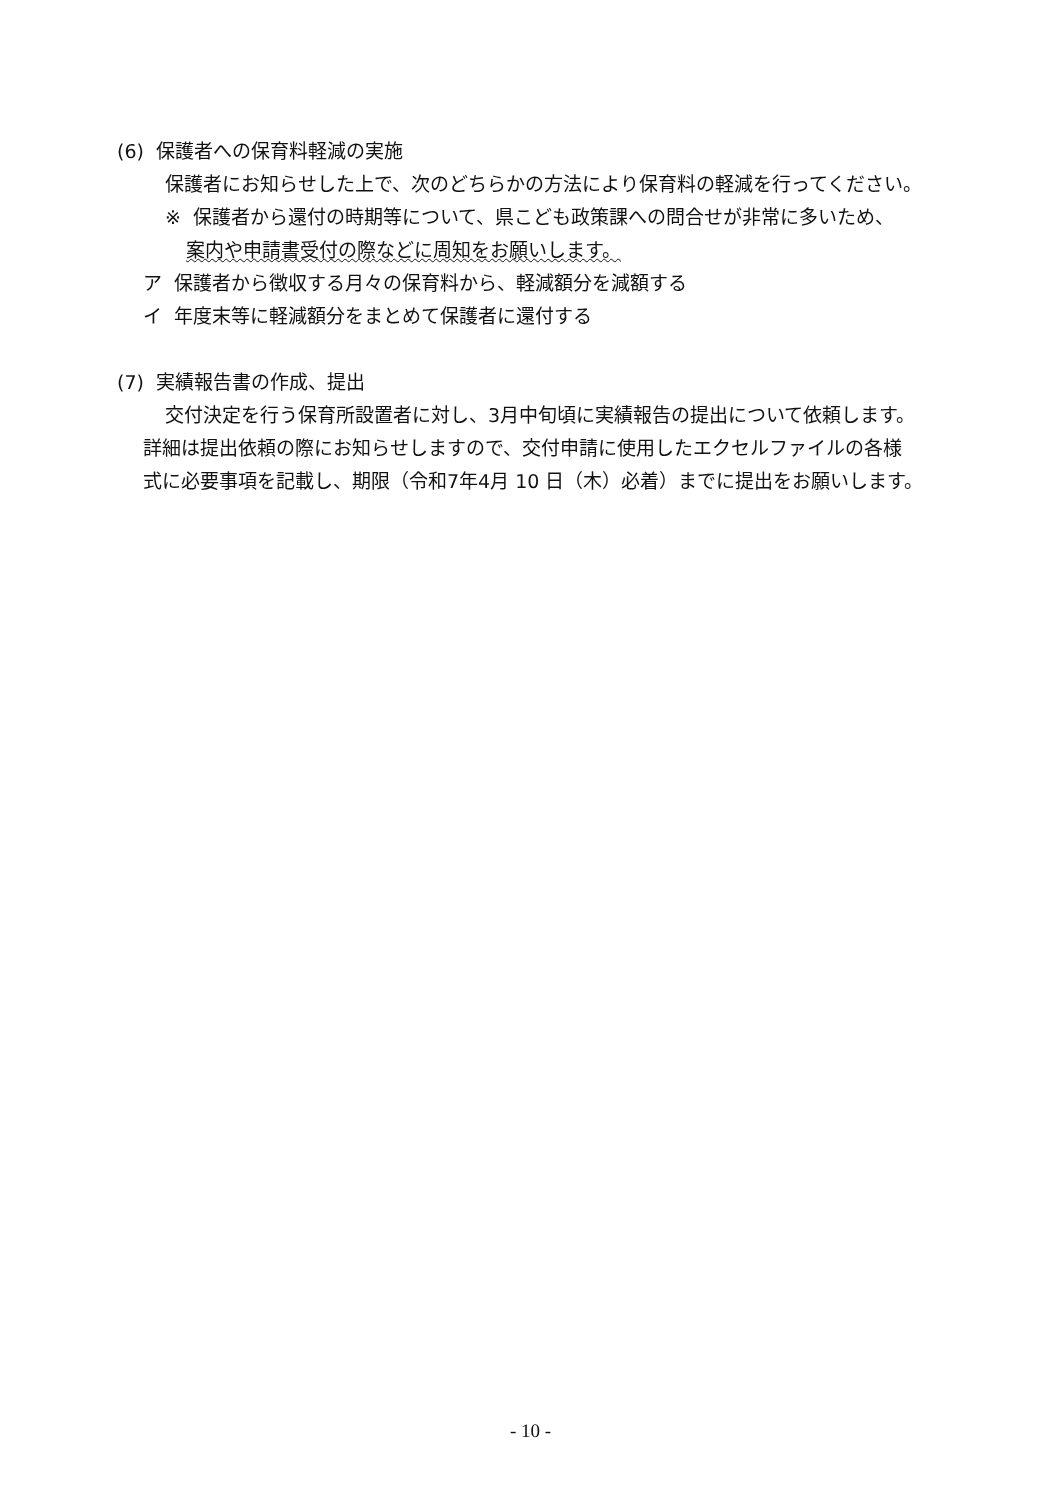(6) 保護者への保育料軽減の実施
保護者にお知らせした上で、次のどちらかの方法により保育料の軽減を行ってください。
※ 保護者から還付の時期等について、県こども政策課への問合せが非常に多いため、
案内や申請書受付の際などに周知をお願いします。
ア 保護者から徴収する月々の保育料から、軽減額分を減額する
イ 年度末等に軽減額分をまとめて保護者に還付する
(7) 実績報告書の作成、提出
交付決定を行う保育所設置者に対し、3月中旬頃に実績報告の提出について依頼します。
詳細は提出依頼の際にお知らせしますので、交付申請に使用したエクセルファイルの各様
式に必要事項を記載し、期限（令和7年4月 10 日（木）必着）までに提出をお願いします。
- 10 -